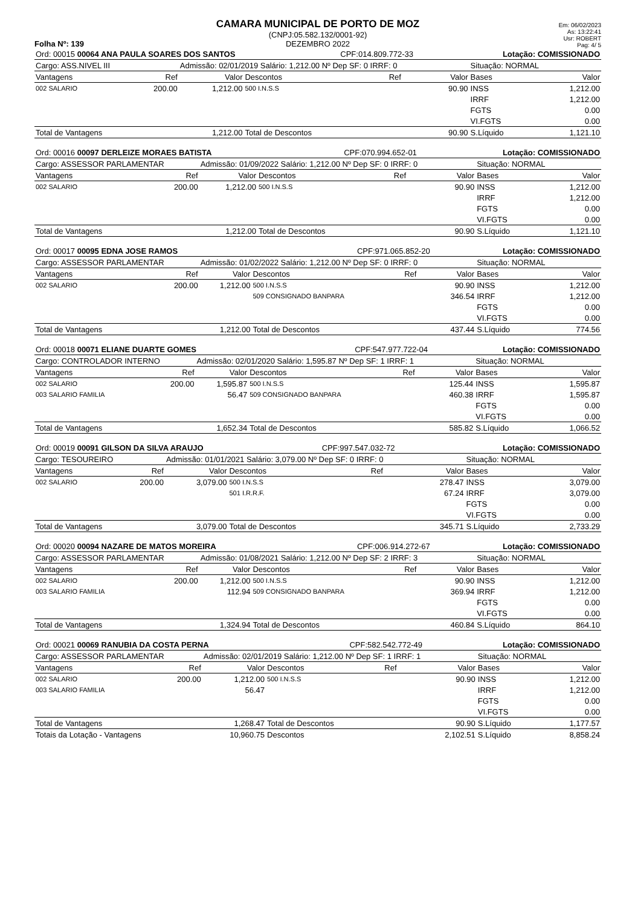Folha Nº: 139
CAMARA MUNICIPAL DE PORTO DE MOZ
(CNPJ:05.582.132/0001-92)
DEZEMBRO 2022
Em: 06/02/2023
As: 13:22:41
Usr: ROBERT
Pag: 4/ 5
| Ord: 00015 00064 ANA PAULA SOARES DOS SANTOS | | | | CPF:014.809.772-33 | | | Lotação: COMISSIONADO | |
| Cargo: ASS.NIVEL III | | Admissão: 02/01/2019 Salário: 1,212.00 Nº Dep SF: 0 IRRF: 0 | | | | | Situação: NORMAL | |
| Vantagens | Ref | Valor | Descontos | | Ref | Valor | Bases | Valor |
| 002 SALARIO | 200.00 | 1,212.00 | 500 I.N.S.S | | | 90.90 | INSS | 1,212.00 |
| | | | | | | | IRRF | 1,212.00 |
| | | | | | | | FGTS | 0.00 |
| | | | | | | | VI.FGTS | 0.00 |
| Total de Vantagens | | 1,212.00 | Total de Descontos | | | 90.90 | S.Líquido | 1,121.10 |
| Ord: 00016 00097 DERLEIZE MORAES BATISTA | | | | CPF:070.994.652-01 | | | Lotação: COMISSIONADO | |
| Cargo: ASSESSOR PARLAMENTAR | | Admissão: 01/09/2022 Salário: 1,212.00 Nº Dep SF: 0 IRRF: 0 | | | | | Situação: NORMAL | |
| Vantagens | Ref | Valor | Descontos | | Ref | Valor | Bases | Valor |
| 002 SALARIO | 200.00 | 1,212.00 | 500 I.N.S.S | | | 90.90 | INSS | 1,212.00 |
| | | | | | | | IRRF | 1,212.00 |
| | | | | | | | FGTS | 0.00 |
| | | | | | | | VI.FGTS | 0.00 |
| Total de Vantagens | | 1,212.00 | Total de Descontos | | | 90.90 | S.Líquido | 1,121.10 |
| Ord: 00017 00095 EDNA JOSE RAMOS | | | | CPF:971.065.852-20 | | | Lotação: COMISSIONADO | |
| Cargo: ASSESSOR PARLAMENTAR | | Admissão: 01/02/2022 Salário: 1,212.00 Nº Dep SF: 0 IRRF: 0 | | | | | Situação: NORMAL | |
| Vantagens | Ref | Valor | Descontos | | Ref | Valor | Bases | Valor |
| 002 SALARIO | 200.00 | 1,212.00 | 500 I.N.S.S | | | 90.90 | INSS | 1,212.00 |
| | | | 509 CONSIGNADO BANPARA | | | 346.54 | IRRF | 1,212.00 |
| | | | | | | | FGTS | 0.00 |
| | | | | | | | VI.FGTS | 0.00 |
| Total de Vantagens | | 1,212.00 | Total de Descontos | | | 437.44 | S.Líquido | 774.56 |
| Ord: 00018 00071 ELIANE DUARTE GOMES | | | | CPF:547.977.722-04 | | | Lotação: COMISSIONADO | |
| Cargo: CONTROLADOR INTERNO | | Admissão: 02/01/2020 Salário: 1,595.87 Nº Dep SF: 1 IRRF: 1 | | | | | Situação: NORMAL | |
| Vantagens | Ref | Valor | Descontos | | Ref | Valor | Bases | Valor |
| 002 SALARIO | 200.00 | 1,595.87 | 500 I.N.S.S | | | 125.44 | INSS | 1,595.87 |
| 003 SALARIO FAMILIA | | 56.47 | 509 CONSIGNADO BANPARA | | | 460.38 | IRRF | 1,595.87 |
| | | | | | | | FGTS | 0.00 |
| | | | | | | | VI.FGTS | 0.00 |
| Total de Vantagens | | 1,652.34 | Total de Descontos | | | 585.82 | S.Líquido | 1,066.52 |
| Ord: 00019 00091 GILSON DA SILVA ARAUJO | | | | CPF:997.547.032-72 | | | Lotação: COMISSIONADO | |
| Cargo: TESOUREIRO | | Admissão: 01/01/2021 Salário: 3,079.00 Nº Dep SF: 0 IRRF: 0 | | | | | Situação: NORMAL | |
| Vantagens | Ref | Valor | Descontos | | Ref | Valor | Bases | Valor |
| 002 SALARIO | 200.00 | 3,079.00 | 500 I.N.S.S | | | 278.47 | INSS | 3,079.00 |
| | | | 501 I.R.R.F. | | | 67.24 | IRRF | 3,079.00 |
| | | | | | | | FGTS | 0.00 |
| | | | | | | | VI.FGTS | 0.00 |
| Total de Vantagens | | 3,079.00 | Total de Descontos | | | 345.71 | S.Líquido | 2,733.29 |
| Ord: 00020 00094 NAZARE DE MATOS MOREIRA | | | | CPF:006.914.272-67 | | | Lotação: COMISSIONADO | |
| Cargo: ASSESSOR PARLAMENTAR | | Admissão: 01/08/2021 Salário: 1,212.00 Nº Dep SF: 2 IRRF: 3 | | | | | Situação: NORMAL | |
| Vantagens | Ref | Valor | Descontos | | Ref | Valor | Bases | Valor |
| 002 SALARIO | 200.00 | 1,212.00 | 500 I.N.S.S | | | 90.90 | INSS | 1,212.00 |
| 003 SALARIO FAMILIA | | 112.94 | 509 CONSIGNADO BANPARA | | | 369.94 | IRRF | 1,212.00 |
| | | | | | | | FGTS | 0.00 |
| | | | | | | | VI.FGTS | 0.00 |
| Total de Vantagens | | 1,324.94 | Total de Descontos | | | 460.84 | S.Líquido | 864.10 |
| Ord: 00021 00069 RANUBIA DA COSTA PERNA | | | | CPF:582.542.772-49 | | | Lotação: COMISSIONADO | |
| Cargo: ASSESSOR PARLAMENTAR | | Admissão: 02/01/2019 Salário: 1,212.00 Nº Dep SF: 1 IRRF: 1 | | | | | Situação: NORMAL | |
| Vantagens | Ref | Valor | Descontos | | Ref | Valor | Bases | Valor |
| 002 SALARIO | 200.00 | 1,212.00 | 500 I.N.S.S | | | 90.90 | INSS | 1,212.00 |
| 003 SALARIO FAMILIA | | 56.47 | | | | | IRRF | 1,212.00 |
| | | | | | | | FGTS | 0.00 |
| | | | | | | | VI.FGTS | 0.00 |
| Total de Vantagens | | 1,268.47 | Total de Descontos | | | 90.90 | S.Líquido | 1,177.57 |
| Totais da Lotação - Vantagens | | 10,960.75 | Descontos | | | 2,102.51 | S.Líquido | 8,858.24 |